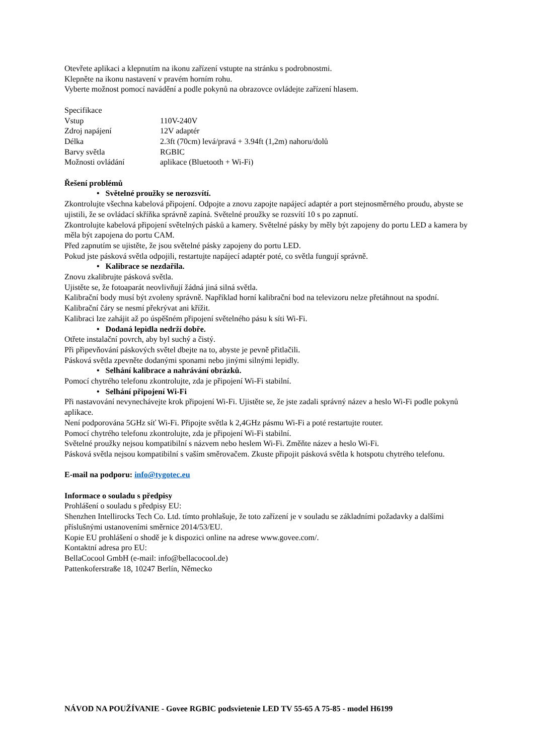Otevřete aplikaci a klepnutím na ikonu zařízení vstupte na stránku s podrobnostmi.
Klepněte na ikonu nastavení v pravém horním rohu.
Vyberte možnost pomocí navádění a podle pokynů na obrazovce ovládejte zařízení hlasem.
Specifikace
| Vstup | 110V-240V |
| Zdroj napájení | 12V adaptér |
| Délka | 2.3ft (70cm) levá/pravá + 3.94ft (1,2m) nahoru/dolů |
| Barvy světla | RGBIC |
| Možnosti ovládání | aplikace (Bluetooth + Wi-Fi) |
Řešení problémů
• Světelné proužky se nerozsvítí.
Zkontrolujte všechna kabelová připojení. Odpojte a znovu zapojte napájecí adaptér a port stejnosměrného proudu, abyste se ujistili, že se ovládací skříňka správně zapíná. Světelné proužky se rozsvítí 10 s po zapnutí.
Zkontrolujte kabelová připojení světelných pásků a kamery. Světelné pásky by měly být zapojeny do portu LED a kamera by měla být zapojena do portu CAM.
Před zapnutím se ujistěte, že jsou světelné pásky zapojeny do portu LED.
Pokud jste pásková světla odpojili, restartujte napájecí adaptér poté, co světla fungují správně.
• Kalibrace se nezdařila.
Znovu zkalibrujte pásková světla.
Ujistěte se, že fotoaparát neovlivňují žádná jiná silná světla.
Kalibrační body musí být zvoleny správně. Například horní kalibrační bod na televizoru nelze přetáhnout na spodní. Kalibrační čáry se nesmí překrývat ani křížit.
Kalibraci lze zahájit až po úspěšném připojení světelného pásu k síti Wi-Fi.
• Dodaná lepidla nedrží dobře.
Otřete instalační povrch, aby byl suchý a čistý.
Při připevňování páskových světel dbejte na to, abyste je pevně přitlačili.
Pásková světla zpevněte dodanými sponami nebo jinými silnými lepidly.
• Selhání kalibrace a nahrávání obrázků.
Pomocí chytrého telefonu zkontrolujte, zda je připojení Wi-Fi stabilní.
• Selhání připojení Wi-Fi
Při nastavování nevynechávejte krok připojení Wi-Fi. Ujistěte se, že jste zadali správný název a heslo Wi-Fi podle pokynů aplikace.
Není podporována 5GHz síť Wi-Fi. Připojte světla k 2,4GHz pásmu Wi-Fi a poté restartujte router.
Pomocí chytrého telefonu zkontrolujte, zda je připojení Wi-Fi stabilní.
Světelné proužky nejsou kompatibilní s názvem nebo heslem Wi-Fi. Změňte název a heslo Wi-Fi.
Pásková světla nejsou kompatibilní s vaším směrovačem. Zkuste připojit pásková světla k hotspotu chytrého telefonu.
E-mail na podporu: info@tygotec.eu
Informace o souladu s předpisy
Prohlášení o souladu s předpisy EU:
Shenzhen Intellirocks Tech Co. Ltd. tímto prohlašuje, že toto zařízení je v souladu se základními požadavky a dalšími příslušnými ustanoveními směrnice 2014/53/EU.
Kopie EU prohlášení o shodě je k dispozici online na adrese www.govee.com/.
Kontaktní adresa pro EU:
BellaCocool GmbH (e-mail: info@bellacocool.de)
Pattenkoferstraße 18, 10247 Berlín, Německo
NÁVOD NA POUŽÍVANIE - Govee RGBIC podsvietenie LED TV 55-65 A 75-85 - model H6199